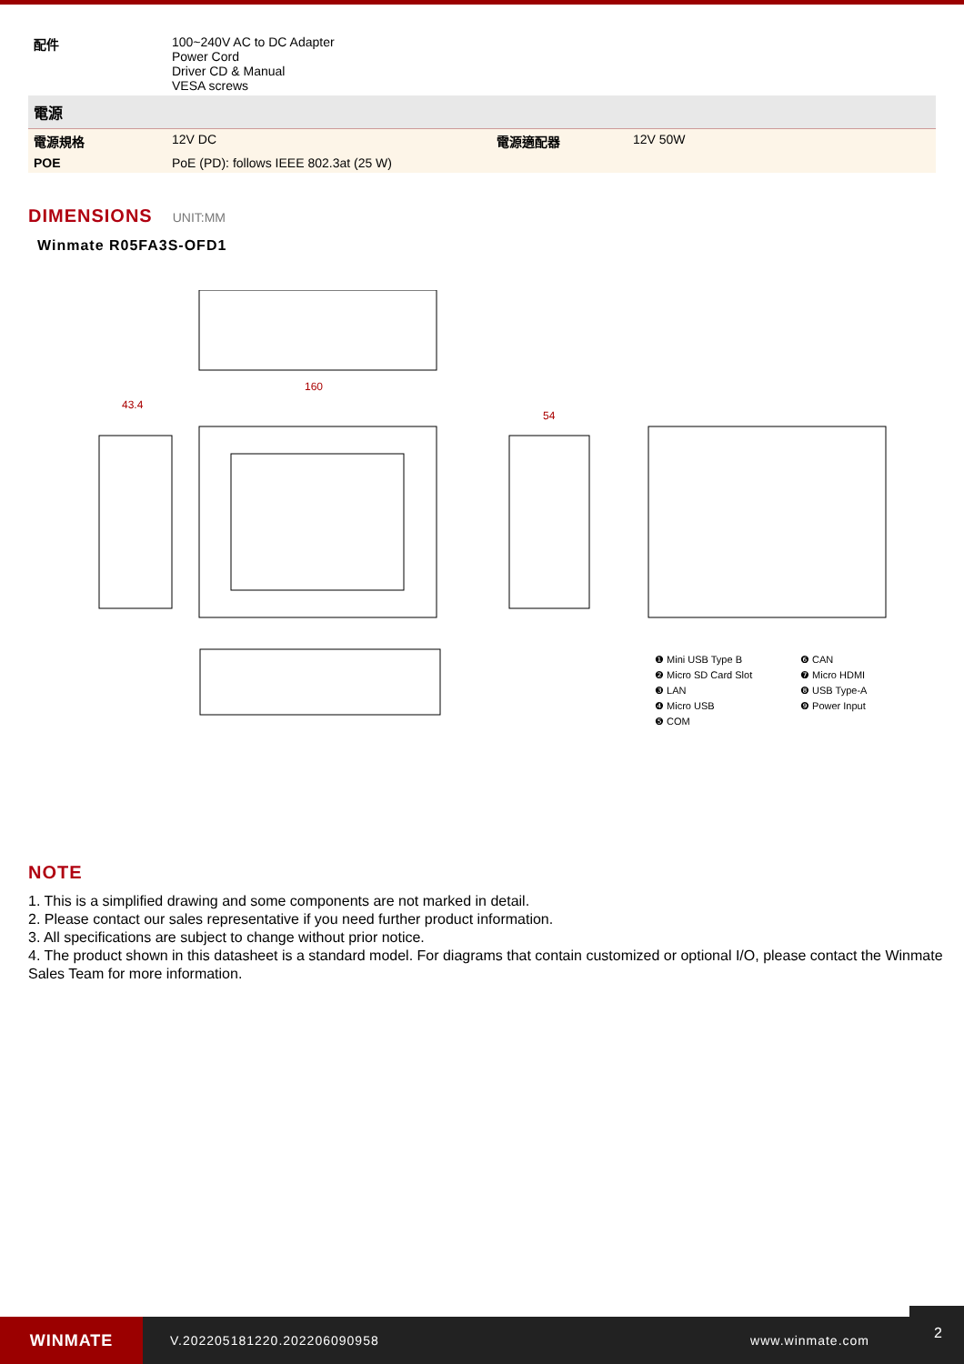| 配件 | 100~240V AC to DC Adapter Power Cord Driver CD & Manual VESA screws | | |
| 電源 | | | |
| 電源規格 | 12V DC | 電源適配器 | 12V 50W |
| POE | PoE (PD): follows IEEE 802.3at (25 W) | | |
DIMENSIONS
UNIT:MM
Winmate R05FA3S-OFD1
160
43.4
54
❶ Mini USB Type B
❻ CAN
❷ Micro SD Card Slot
❼ Micro HDMI
❸ LAN
❽ USB Type-A
❹ Micro USB
❾ Power Input
❺ COM
NOTE
1. This is a simplified drawing and some components are not marked in detail.
2. Please contact our sales representative if you need further product information.
3. All specifications are subject to change without prior notice.
4. The product shown in this datasheet is a standard model. For diagrams that contain customized or optional I/O, please contact the Winmate Sales Team for more information.
WINMATE
V.202205181220.202206090958 www.winmate.com
2